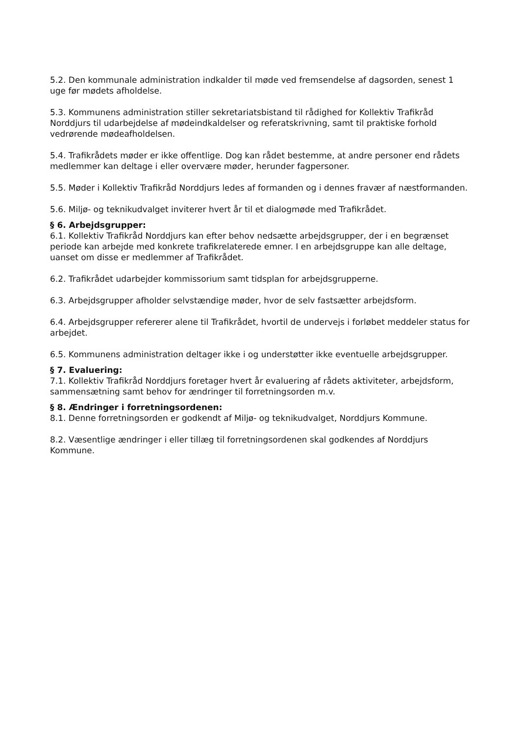5.2. Den kommunale administration indkalder til møde ved fremsendelse af dagsorden, senest 1 uge før mødets afholdelse.
5.3. Kommunens administration stiller sekretariatsbistand til rådighed for Kollektiv Trafikråd Norddjurs til udarbejdelse af mødeindkaldelser og referatskrivning, samt til praktiske forhold vedrørende mødeafholdelsen.
5.4. Trafikrådets møder er ikke offentlige. Dog kan rådet bestemme, at andre personer end rådets medlemmer kan deltage i eller overvære møder, herunder fagpersoner.
5.5. Møder i Kollektiv Trafikråd Norddjurs ledes af formanden og i dennes fravær af næstformanden.
5.6. Miljø- og teknikudvalget inviterer hvert år til et dialogmøde med Trafikrådet.
§ 6. Arbejdsgrupper:
6.1. Kollektiv Trafikråd Norddjurs kan efter behov nedsætte arbejdsgrupper, der i en begrænset periode kan arbejde med konkrete trafikrelaterede emner. I en arbejdsgruppe kan alle deltage, uanset om disse er medlemmer af Trafikrådet.
6.2. Trafikrådet udarbejder kommissorium samt tidsplan for arbejdsgrupperne.
6.3. Arbejdsgrupper afholder selvstændige møder, hvor de selv fastsætter arbejdsform.
6.4. Arbejdsgrupper refererer alene til Trafikrådet, hvortil de undervejs i forløbet meddeler status for arbejdet.
6.5. Kommunens administration deltager ikke i og understøtter ikke eventuelle arbejdsgrupper.
§ 7. Evaluering:
7.1. Kollektiv Trafikråd Norddjurs foretager hvert år evaluering af rådets aktiviteter, arbejdsform, sammensætning samt behov for ændringer til forretningsorden m.v.
§ 8. Ændringer i forretningsordenen:
8.1. Denne forretningsorden er godkendt af Miljø- og teknikudvalget, Norddjurs Kommune.
8.2. Væsentlige ændringer i eller tillæg til forretningsordenen skal godkendes af Norddjurs Kommune.